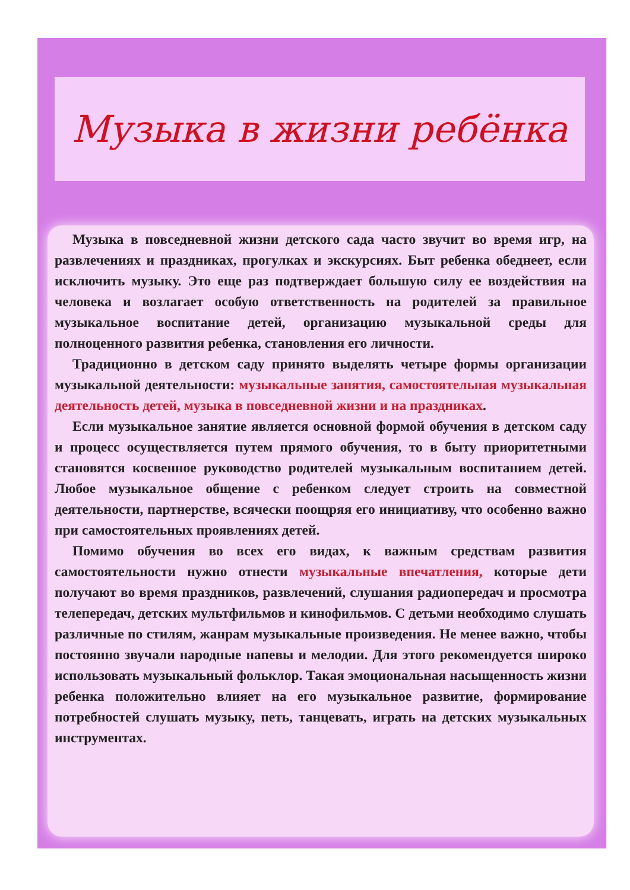Музыка в жизни ребёнка
Музыка в повседневной жизни детского сада часто звучит во время игр, на развлечениях и праздниках, прогулках и экскурсиях. Быт ребенка обеднеет, если исключить музыку. Это еще раз подтверждает большую силу ее воздействия на человека и возлагает особую ответственность на родителей за правильное музыкальное воспитание детей, организацию музыкальной среды для полноценного развития ребенка, становления его личности.
Традиционно в детском саду принято выделять четыре формы организации музыкальной деятельности: музыкальные занятия, самостоятельная музыкальная деятельность детей, музыка в повседневной жизни и на праздниках.
Если музыкальное занятие является основной формой обучения в детском саду и процесс осуществляется путем прямого обучения, то в быту приоритетными становятся косвенное руководство родителей музыкальным воспитанием детей. Любое музыкальное общение с ребенком следует строить на совместной деятельности, партнерстве, всячески поощряя его инициативу, что особенно важно при самостоятельных проявлениях детей.
Помимо обучения во всех его видах, к важным средствам развития самостоятельности нужно отнести музыкальные впечатления, которые дети получают во время праздников, развлечений, слушания радиопередач и просмотра телепередач, детских мультфильмов и кинофильмов. С детьми необходимо слушать различные по стилям, жанрам музыкальные произведения. Не менее важно, чтобы постоянно звучали народные напевы и мелодии. Для этого рекомендуется широко использовать музыкальный фольклор. Такая эмоциональная насыщенность жизни ребенка положительно влияет на его музыкальное развитие, формирование потребностей слушать музыку, петь, танцевать, играть на детских музыкальных инструментах.